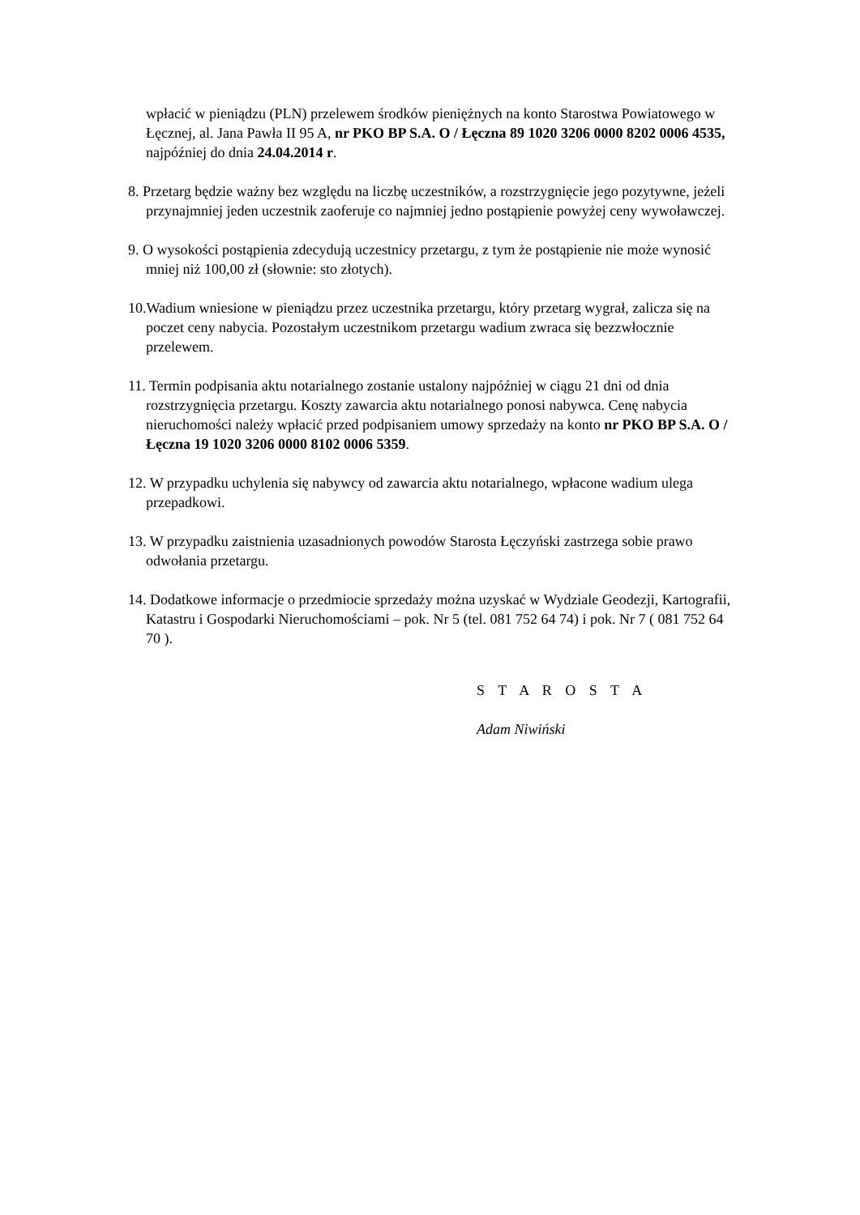wpłacić w pieniądzu (PLN) przelewem środków pieniężnych na konto Starostwa Powiatowego w Łęcznej, al. Jana Pawła II 95 A, nr PKO BP S.A. O / Łęczna 89 1020 3206 0000 8202 0006 4535, najpóźniej do dnia 24.04.2014 r.
8. Przetarg będzie ważny bez względu na liczbę uczestników, a rozstrzygnięcie jego pozytywne, jeżeli przynajmniej jeden uczestnik zaoferuje co najmniej jedno postąpienie powyżej ceny wywoławczej.
9. O wysokości postąpienia zdecydują uczestnicy przetargu, z tym że postąpienie nie może wynosić mniej niż 100,00 zł (słownie: sto złotych).
10.Wadium wniesione w pieniądzu przez uczestnika przetargu, który przetarg wygrał, zalicza się na poczet ceny nabycia. Pozostałym uczestnikom przetargu wadium zwraca się bezzwłocznie przelewem.
11. Termin podpisania aktu notarialnego zostanie ustalony najpóźniej w ciągu 21 dni od dnia rozstrzygnięcia przetargu. Koszty zawarcia aktu notarialnego ponosi nabywca. Cenę nabycia nieruchomości należy wpłacić przed podpisaniem umowy sprzedaży na konto nr PKO BP S.A. O / Łęczna 19 1020 3206 0000 8102 0006 5359.
12. W przypadku uchylenia się nabywcy od zawarcia aktu notarialnego, wpłacone wadium ulega przepadkowi.
13. W przypadku zaistnienia uzasadnionych powodów Starosta Łęczyński zastrzega sobie prawo odwołania przetargu.
14. Dodatkowe informacje o przedmiocie sprzedaży można uzyskać w Wydziale Geodezji, Kartografii, Katastru i Gospodarki Nieruchomościami – pok. Nr 5 (tel. 081 752 64 74) i pok. Nr 7 ( 081 752 64 70 ).
S T A R O S T A
Adam Niwiński